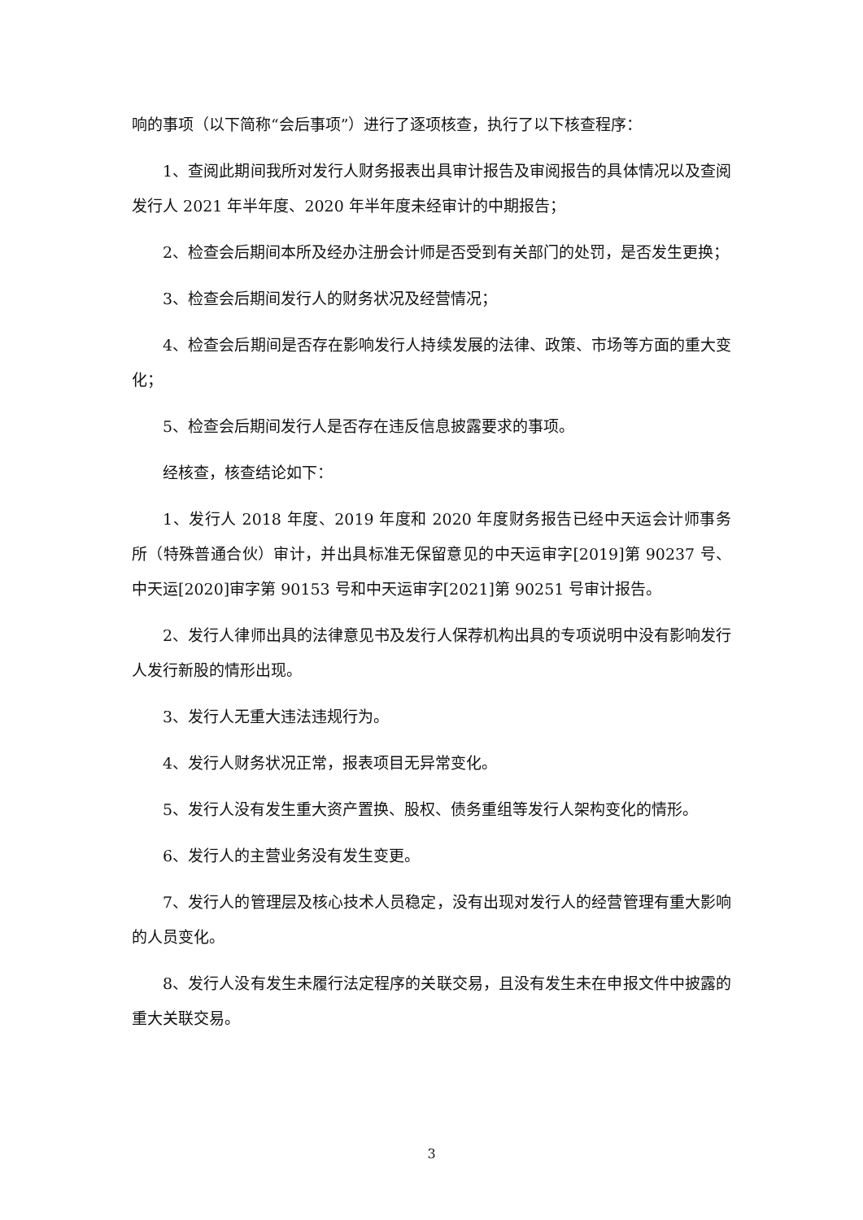响的事项（以下简称“会后事项”）进行了逐项核查，执行了以下核查程序：
1、查阅此期间我所对发行人财务报表出具审计报告及审阅报告的具体情况以及查阅发行人 2021 年半年度、2020 年半年度未经审计的中期报告；
2、检查会后期间本所及经办注册会计师是否受到有关部门的处罚，是否发生更换；
3、检查会后期间发行人的财务状况及经营情况；
4、检查会后期间是否存在影响发行人持续发展的法律、政策、市场等方面的重大变化；
5、检查会后期间发行人是否存在违反信息披露要求的事项。
经核查，核查结论如下：
1、发行人 2018 年度、2019 年度和 2020 年度财务报告已经中天运会计师事务所（特殊普通合伙）审计，并出具标准无保留意见的中天运审字[2019]第 90237 号、中天运[2020]审字第 90153 号和中天运审字[2021]第 90251 号审计报告。
2、发行人律师出具的法律意见书及发行人保荐机构出具的专项说明中没有影响发行人发行新股的情形出现。
3、发行人无重大违法违规行为。
4、发行人财务状况正常，报表项目无异常变化。
5、发行人没有发生重大资产置换、股权、债务重组等发行人架构变化的情形。
6、发行人的主营业务没有发生变更。
7、发行人的管理层及核心技术人员稳定，没有出现对发行人的经营管理有重大影响的人员变化。
8、发行人没有发生未履行法定程序的关联交易，且没有发生未在申报文件中披露的重大关联交易。
3